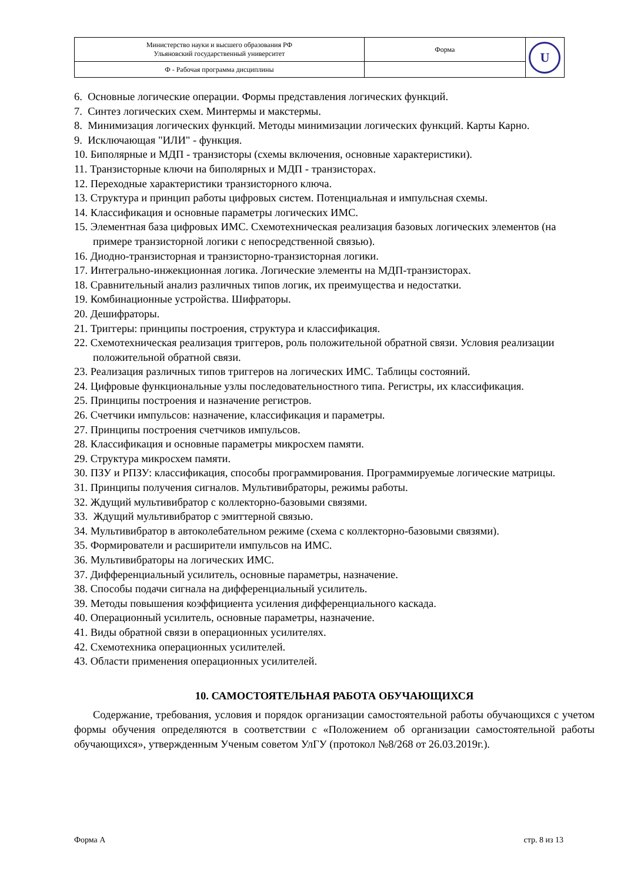| Министерство науки и высшего образования РФ Ульяновский государственный университет | Форма | U |
| Ф - Рабочая программа дисциплины | | |
6. Основные логические операции. Формы представления логических функций.
7. Синтез логических схем. Минтермы и макстермы.
8. Минимизация логических функций. Методы минимизации логических функций. Карты Карно.
9. Исключающая "ИЛИ" - функция.
10. Биполярные и МДП - транзисторы (схемы включения, основные характеристики).
11. Транзисторные ключи на биполярных и МДП - транзисторах.
12. Переходные характеристики транзисторного ключа.
13. Структура и принцип работы цифровых систем. Потенциальная и импульсная схемы.
14. Классификация и основные параметры логических ИМС.
15. Элементная база цифровых ИМС. Схемотехническая реализация базовых логических элементов (на примере транзисторной логики с непосредственной связью).
16. Диодно-транзисторная и транзисторно-транзисторная логики.
17. Интегрально-инжекционная логика. Логические элементы на МДП-транзисторах.
18. Сравнительный анализ различных типов логик, их преимущества и недостатки.
19. Комбинационные устройства. Шифраторы.
20. Дешифраторы.
21. Триггеры: принципы построения, структура и классификация.
22. Схемотехническая реализация триггеров, роль положительной обратной связи. Условия реализации положительной обратной связи.
23. Реализация различных типов триггеров на логических ИМС. Таблицы состояний.
24. Цифровые функциональные узлы последовательностного типа. Регистры, их классификация.
25. Принципы построения и назначение регистров.
26. Счетчики импульсов: назначение, классификация и параметры.
27. Принципы построения счетчиков импульсов.
28. Классификация и основные параметры микросхем памяти.
29. Структура микросхем памяти.
30. ПЗУ и РПЗУ: классификация, способы программирования. Программируемые логические матрицы.
31. Принципы получения сигналов. Мультивибраторы, режимы работы.
32. Ждущий мультивибратор с коллекторно-базовыми связями.
33. Ждущий мультивибратор с эмиттерной связью.
34. Мультивибратор в автоколебательном режиме (схема с коллекторно-базовыми связями).
35. Формирователи и расширители импульсов на ИМС.
36. Мультивибраторы на логических ИМС.
37. Дифференциальный усилитель, основные параметры, назначение.
38. Способы подачи сигнала на дифференциальный усилитель.
39. Методы повышения коэффициента усиления дифференциального каскада.
40. Операционный усилитель, основные параметры, назначение.
41. Виды обратной связи в операционных усилителях.
42. Схемотехника операционных усилителей.
43. Области применения операционных усилителей.
10. САМОСТОЯТЕЛЬНАЯ РАБОТА ОБУЧАЮЩИХСЯ
Содержание, требования, условия и порядок организации самостоятельной работы обучающихся с учетом формы обучения определяются в соответствии с «Положением об организации самостоятельной работы обучающихся», утвержденным Ученым советом УлГУ (протокол №8/268 от 26.03.2019г.).
Форма А стр. 8 из 13